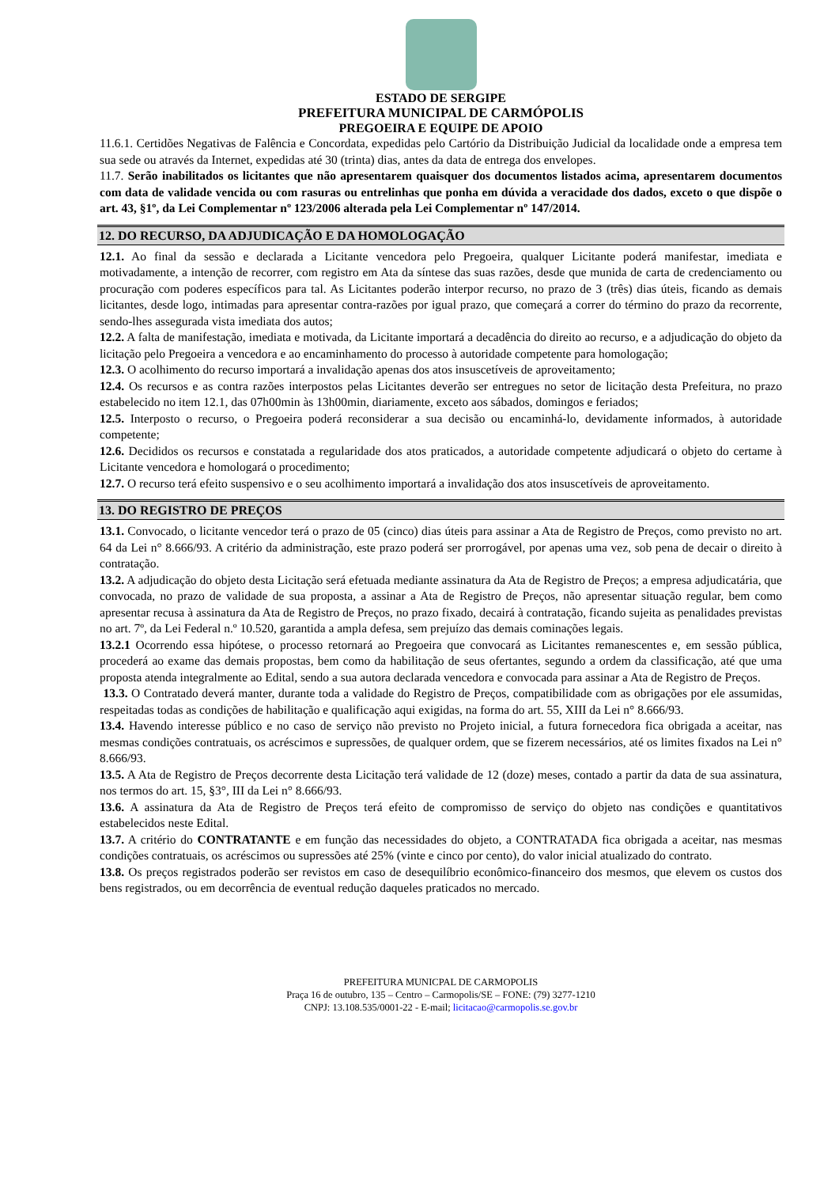ESTADO DE SERGIPE
PREFEITURA MUNICIPAL DE CARMÓPOLIS
PREGOEIRA E EQUIPE DE APOIO
11.6.1. Certidões Negativas de Falência e Concordata, expedidas pelo Cartório da Distribuição Judicial da localidade onde a empresa tem sua sede ou através da Internet, expedidas até 30 (trinta) dias, antes da data de entrega dos envelopes.
11.7. Serão inabilitados os licitantes que não apresentarem quaisquer dos documentos listados acima, apresentarem documentos com data de validade vencida ou com rasuras ou entrelinhas que ponha em dúvida a veracidade dos dados, exceto o que dispõe o art. 43, §1º, da Lei Complementar nº 123/2006 alterada pela Lei Complementar nº 147/2014.
12. DO RECURSO, DA ADJUDICAÇÃO E DA HOMOLOGAÇÃO
12.1. Ao final da sessão e declarada a Licitante vencedora pelo Pregoeira, qualquer Licitante poderá manifestar, imediata e motivadamente, a intenção de recorrer, com registro em Ata da síntese das suas razões, desde que munida de carta de credenciamento ou procuração com poderes específicos para tal. As Licitantes poderão interpor recurso, no prazo de 3 (três) dias úteis, ficando as demais licitantes, desde logo, intimadas para apresentar contra-razões por igual prazo, que começará a correr do término do prazo da recorrente, sendo-lhes assegurada vista imediata dos autos;
12.2. A falta de manifestação, imediata e motivada, da Licitante importará a decadência do direito ao recurso, e a adjudicação do objeto da licitação pelo Pregoeira a vencedora e ao encaminhamento do processo à autoridade competente para homologação;
12.3. O acolhimento do recurso importará a invalidação apenas dos atos insuscetíveis de aproveitamento;
12.4. Os recursos e as contra razões interpostos pelas Licitantes deverão ser entregues no setor de licitação desta Prefeitura, no prazo estabelecido no item 12.1, das 07h00min às 13h00min, diariamente, exceto aos sábados, domingos e feriados;
12.5. Interposto o recurso, o Pregoeira poderá reconsiderar a sua decisão ou encaminhá-lo, devidamente informados, à autoridade competente;
12.6. Decididos os recursos e constatada a regularidade dos atos praticados, a autoridade competente adjudicará o objeto do certame à Licitante vencedora e homologará o procedimento;
12.7. O recurso terá efeito suspensivo e o seu acolhimento importará a invalidação dos atos insuscetíveis de aproveitamento.
13. DO REGISTRO DE PREÇOS
13.1. Convocado, o licitante vencedor terá o prazo de 05 (cinco) dias úteis para assinar a Ata de Registro de Preços, como previsto no art. 64 da Lei n° 8.666/93. A critério da administração, este prazo poderá ser prorrogável, por apenas uma vez, sob pena de decair o direito à contratação.
13.2. A adjudicação do objeto desta Licitação será efetuada mediante assinatura da Ata de Registro de Preços; a empresa adjudicatária, que convocada, no prazo de validade de sua proposta, a assinar a Ata de Registro de Preços, não apresentar situação regular, bem como apresentar recusa à assinatura da Ata de Registro de Preços, no prazo fixado, decairá à contratação, ficando sujeita as penalidades previstas no art. 7º, da Lei Federal n.º 10.520, garantida a ampla defesa, sem prejuízo das demais cominações legais.
13.2.1 Ocorrendo essa hipótese, o processo retornará ao Pregoeira que convocará as Licitantes remanescentes e, em sessão pública, procederá ao exame das demais propostas, bem como da habilitação de seus ofertantes, segundo a ordem da classificação, até que uma proposta atenda integralmente ao Edital, sendo a sua autora declarada vencedora e convocada para assinar a Ata de Registro de Preços.
13.3. O Contratado deverá manter, durante toda a validade do Registro de Preços, compatibilidade com as obrigações por ele assumidas, respeitadas todas as condições de habilitação e qualificação aqui exigidas, na forma do art. 55, XIII da Lei n° 8.666/93.
13.4. Havendo interesse público e no caso de serviço não previsto no Projeto inicial, a futura fornecedora fica obrigada a aceitar, nas mesmas condições contratuais, os acréscimos e supressões, de qualquer ordem, que se fizerem necessários, até os limites fixados na Lei n° 8.666/93.
13.5. A Ata de Registro de Preços decorrente desta Licitação terá validade de 12 (doze) meses, contado a partir da data de sua assinatura, nos termos do art. 15, §3°, III da Lei n° 8.666/93.
13.6. A assinatura da Ata de Registro de Preços terá efeito de compromisso de serviço do objeto nas condições e quantitativos estabelecidos neste Edital.
13.7. A critério do CONTRATANTE e em função das necessidades do objeto, a CONTRATADA fica obrigada a aceitar, nas mesmas condições contratuais, os acréscimos ou supressões até 25% (vinte e cinco por cento), do valor inicial atualizado do contrato.
13.8. Os preços registrados poderão ser revistos em caso de desequilíbrio econômico-financeiro dos mesmos, que elevem os custos dos bens registrados, ou em decorrência de eventual redução daqueles praticados no mercado.
PREFEITURA MUNICPAL DE CARMOPOLIS
Praça 16 de outubro, 135 – Centro – Carmopolis/SE – FONE: (79) 3277-1210
CNPJ: 13.108.535/0001-22 - E-mail; licitacao@carmopolis.se.gov.br